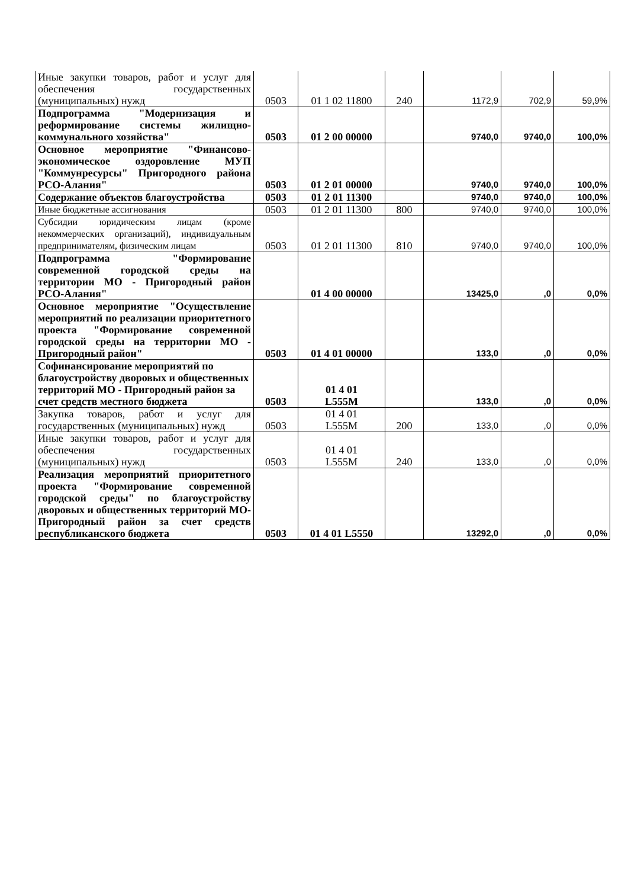| Иные закупки товаров, работ и услуг для обеспечения государственных (муниципальных) нужд | 0503 | 01 1 02 11800 | 240 | 1172,9 | 702,9 | 59,9% |
| Подпрограмма "Модернизация и реформирование системы жилищно-коммунального хозяйства" | 0503 | 01 2 00 00000 | | 9740,0 | 9740,0 | 100,0% |
| Основное мероприятие "Финансово-экономическое оздоровление МУП "Коммунресурсы" Пригородного района РСО-Алания" | 0503 | 01 2 01 00000 | | 9740,0 | 9740,0 | 100,0% |
| Содержание объектов благоустройства | 0503 | 01 2 01 11300 | | 9740,0 | 9740,0 | 100,0% |
| Иные бюджетные ассигнования | 0503 | 01 2 01 11300 | 800 | 9740,0 | 9740,0 | 100,0% |
| Субсидии юридическим лицам (кроме некоммерческих организаций), индивидуальным предпринимателям, физическим лицам | 0503 | 01 2 01 11300 | 810 | 9740,0 | 9740,0 | 100,0% |
| Подпрограмма "Формирование современной городской среды на территории МО - Пригородный район РСО-Алания" | | 01 4 00 00000 | | 13425,0 | ,0 | 0,0% |
| Основное мероприятие "Осуществление мероприятий по реализации приоритетного проекта "Формирование современной городской среды на территории МО - Пригородный район" | 0503 | 01 4 01 00000 | | 133,0 | ,0 | 0,0% |
| Софинансирование мероприятий по благоустройству дворовых и общественных территорий МО - Пригородный район за счет средств местного бюджета | 0503 | 01 4 01 L555M | | 133,0 | ,0 | 0,0% |
| Закупка товаров, работ и услуг для государственных (муниципальных) нужд | 0503 | 01 4 01 L555M | 200 | 133,0 | ,0 | 0,0% |
| Иные закупки товаров, работ и услуг для обеспечения государственных (муниципальных) нужд | 0503 | 01 4 01 L555M | 240 | 133,0 | ,0 | 0,0% |
| Реализация мероприятий приоритетного проекта "Формирование современной городской среды" по благоустройству дворовых и общественных территорий МО-Пригородный район за счет средств республиканского бюджета | 0503 | 01 4 01 L5550 | | 13292,0 | ,0 | 0,0% |